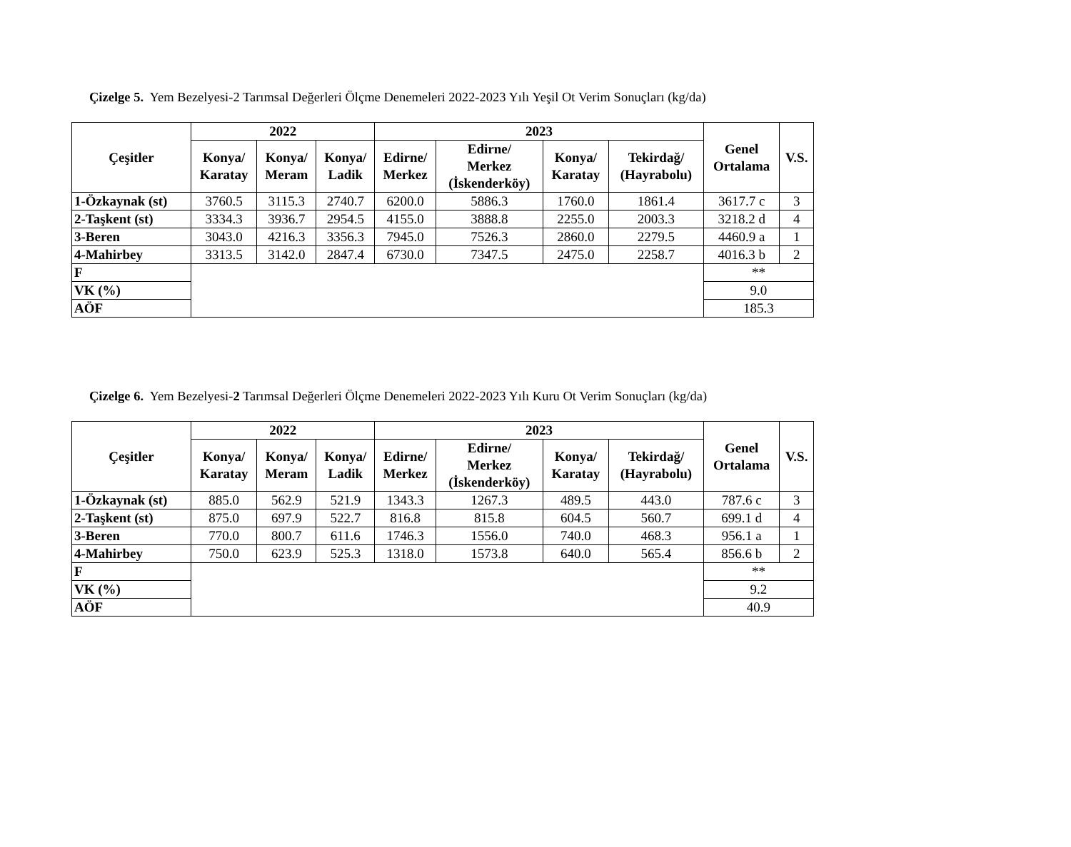Çizelge 5. Yem Bezelyesi-2 Tarımsal Değerleri Ölçme Denemeleri 2022-2023 Yılı Yeşil Ot Verim Sonuçları (kg/da)
| Çeşitler | 2022 | | | 2023 | | | | Genel Ortalama | V.S. |
| --- | --- | --- | --- | --- | --- | --- | --- | --- | --- |
| | Konya/ Karatay | Konya/ Meram | Konya/ Ladik | Edirne/ Merkez | Edirne/ Merkez (İskenderköy) | Konya/ Karatay | Tekirdağ/ (Hayrabolu) | | |
| 1-Özkaynak (st) | 3760.5 | 3115.3 | 2740.7 | 6200.0 | 5886.3 | 1760.0 | 1861.4 | 3617.7 c | 3 |
| 2-Taşkent (st) | 3334.3 | 3936.7 | 2954.5 | 4155.0 | 3888.8 | 2255.0 | 2003.3 | 3218.2 d | 4 |
| 3-Beren | 3043.0 | 4216.3 | 3356.3 | 7945.0 | 7526.3 | 2860.0 | 2279.5 | 4460.9 a | 1 |
| 4-Mahirbey | 3313.5 | 3142.0 | 2847.4 | 6730.0 | 7347.5 | 2475.0 | 2258.7 | 4016.3 b | 2 |
| F | | | | | | | | ** | |
| VK (%) | | | | | | | | 9.0 | |
| AÖF | | | | | | | | 185.3 | |
Çizelge 6. Yem Bezelyesi-2 Tarımsal Değerleri Ölçme Denemeleri 2022-2023 Yılı Kuru Ot Verim Sonuçları (kg/da)
| Çeşitler | 2022 | | | 2023 | | | | Genel Ortalama | V.S. |
| --- | --- | --- | --- | --- | --- | --- | --- | --- | --- |
| | Konya/ Karatay | Konya/ Meram | Konya/ Ladik | Edirne/ Merkez | Edirne/ Merkez (İskenderköy) | Konya/ Karatay | Tekirdağ/ (Hayrabolu) | | |
| 1-Özkaynak (st) | 885.0 | 562.9 | 521.9 | 1343.3 | 1267.3 | 489.5 | 443.0 | 787.6 c | 3 |
| 2-Taşkent (st) | 875.0 | 697.9 | 522.7 | 816.8 | 815.8 | 604.5 | 560.7 | 699.1 d | 4 |
| 3-Beren | 770.0 | 800.7 | 611.6 | 1746.3 | 1556.0 | 740.0 | 468.3 | 956.1 a | 1 |
| 4-Mahirbey | 750.0 | 623.9 | 525.3 | 1318.0 | 1573.8 | 640.0 | 565.4 | 856.6 b | 2 |
| F | | | | | | | | ** | |
| VK (%) | | | | | | | | 9.2 | |
| AÖF | | | | | | | | 40.9 | |